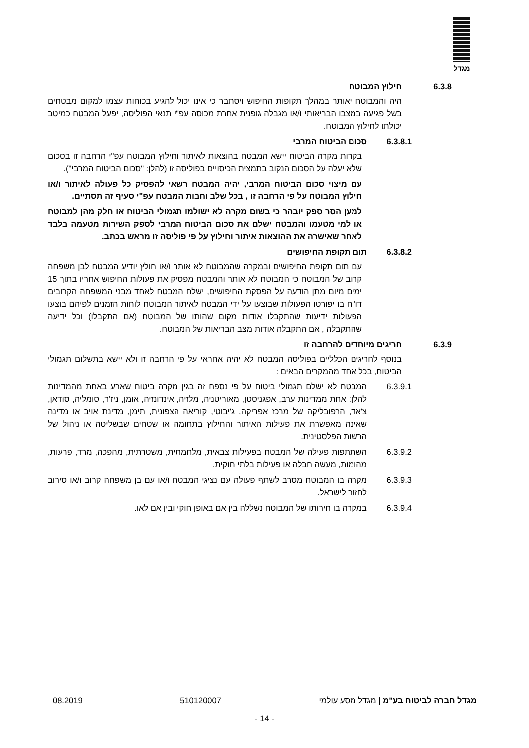מגדל
6.3.8 חילוץ המבוטח
היה והמבוטח יאותר במהלך תקופות החיפוש ויסתבר כי אינו יכול להגיע בכוחות עצמו למקום מבטחים בשל פגיעה במצבו הבריאותי ו/או מגבלה גופנית אחרת מכוסה עפ"י תנאי הפוליסה, יפעל המבטח כמיטב יכולתו לחילוץ המבוטח.
6.3.8.1 סכום הביטוח המרבי
בקרות מקרה הביטוח יישא המבטח בהוצאות לאיתור וחילוץ המבוטח עפ"י הרחבה זו בסכום שלא יעלה על הסכום הנקוב בתמצית הכיסויים בפוליסה זו (להלן: "סכום הביטוח המרבי").
עם מיצוי סכום הביטוח המרבי, יהיה המבטח רשאי להפסיק כל פעולה לאיתור ו/או חילוץ המבוטח על פי הרחבה זו , בכל שלב וחבות המבטח עפ"י סעיף זה תסתיים.
למען הסר ספק יובהר כי בשום מקרה לא ישולמו תגמולי הביטוח או חלק מהן למבוטח או למי מטעמו והמבטח ישלם את סכום הביטוח המרבי לספק השירות מטעמה בלבד לאחר שאישרה את ההוצאות איתור וחילוץ על פי פוליסה זו מראש בכתב.
6.3.8.2 תום תקופת החיפושים
עם תום תקופת החיפושים ובמקרה שהמבוטח לא אותר ו/או חולץ יודיע המבטח לבן משפחה קרוב של המבוטח כי המבוטח לא אותר והמבטח מפסיק את פעולות החיפוש אחריו בתוך 15 ימים מיום מתן הודעה על הפסקת החיפושים, ישלח המבטח לאחד מבני המשפחה הקרובים דו"ח בו יפורטו הפעולות שבוצעו על ידי המבטח לאיתור המבוטח לוחות הזמנים לפיהם בוצעו הפעולות ידיעות שהתקבלו אודות מקום שהותו של המבוטח (אם התקבלו) וכל ידיעה שהתקבלה , אם התקבלה אודות מצב הבריאות של המבוטח.
6.3.9 חריגים מיוחדים להרחבה זו
בנוסף לחריגים הכלליים בפוליסה המבטח לא יהיה אחראי על פי הרחבה זו ולא יישא בתשלום תגמולי הביטוח, בכל אחד מהמקרים הבאים :
6.3.9.1 המבטח לא ישלם תגמולי ביטוח על פי נספח זה בגין מקרה ביטוח שארע באחת מהמדינות להלן: אחת ממדינות ערב, אפגניסטן, מאוריטניה, מלזיה, אינדונזיה, אומן, ניז'ר, סומליה, סודאן, צ'אד, הרפובליקה של מרכז אפריקה, ג'יבוטי, קוריאה הצפונית, תימן, מדינת אויב או מדינה שאינה מאפשרת את פעילות האיתור והחילוץ בתחומה או שטחים שבשליטה או ניהול של הרשות הפלסטינית.
6.3.9.2 השתתפות פעילה של המבטח בפעילות צבאית, מלחמתית, משטרתית, מהפכה, מרד, פרעות, מהומות, מעשה חבלה או פעילות בלתי חוקית.
6.3.9.3 מקרה בו המבוטח מסרב לשתף פעולה עם נציגי המבטח ו/או עם בן משפחה קרוב ו/או סירוב לחזור לישראל.
6.3.9.4 במקרה בו חירותו של המבוטח נשללה בין אם באופן חוקי ובין אם לאו.
מגדל חברה לביטוח בע"מ | מגדל מסע עולמי 510120007 08.2019
- 14 -